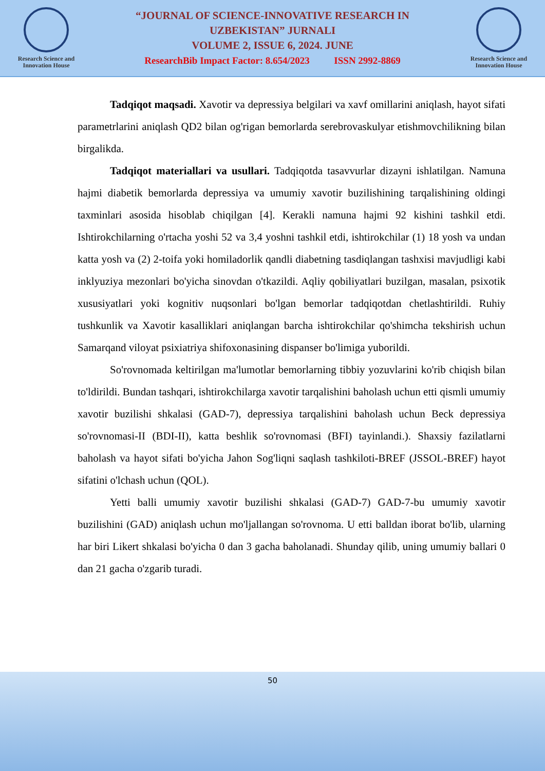Research Science and
Innovation House
“JOURNAL OF SCIENCE-INNOVATIVE RESEARCH IN
UZBEKISTAN” JURNALI
VOLUME 2, ISSUE 6, 2024. JUNE
ResearchBib Impact Factor: 8.654/2023 ISSN 2992-8869
Research Science and
Innovation House
Tadqiqot maqsadi. Xavotir va depressiya belgilari va xavf omillarini aniqlash, hayot sifati parametrlarini aniqlash QD2 bilan og'rigan bemorlarda serebrovaskulyar etishmovchilikning bilan birgalikda.
Tadqiqot materiallari va usullari. Tadqiqotda tasavvurlar dizayni ishlatilgan. Namuna hajmi diabetik bemorlarda depressiya va umumiy xavotir buzilishining tarqalishining oldingi taxminlari asosida hisoblab chiqilgan [4]. Kerakli namuna hajmi 92 kishini tashkil etdi. Ishtirokchilarning o'rtacha yoshi 52 va 3,4 yoshni tashkil etdi, ishtirokchilar (1) 18 yosh va undan katta yosh va (2) 2-toifa yoki homiladorlik qandli diabetning tasdiqlangan tashxisi mavjudligi kabi inklyuziya mezonlari bo'yicha sinovdan o'tkazildi. Aqliy qobiliyatlari buzilgan, masalan, psixotik xususiyatlari yoki kognitiv nuqsonlari bo'lgan bemorlar tadqiqotdan chetlashtirildi. Ruhiy tushkunlik va Xavotir kasalliklari aniqlangan barcha ishtirokchilar qo'shimcha tekshirish uchun Samarqand viloyat psixiatriya shifoxonasining dispanser bo'limiga yuborildi.
So'rovnomada keltirilgan ma'lumotlar bemorlarning tibbiy yozuvlarini ko'rib chiqish bilan to'ldirildi. Bundan tashqari, ishtirokchilarga xavotir tarqalishini baholash uchun etti qismli umumiy xavotir buzilishi shkalasi (GAD-7), depressiya tarqalishini baholash uchun Beck depressiya so'rovnomasi-II (BDI-II), katta beshlik so'rovnomasi (BFI) tayinlandi.). Shaxsiy fazilatlarni baholash va hayot sifati bo'yicha Jahon Sog'liqni saqlash tashkiloti-BREF (JSSOL-BREF) hayot sifatini o'lchash uchun (QOL).
Yetti balli umumiy xavotir buzilishi shkalasi (GAD-7) GAD-7-bu umumiy xavotir buzilishini (GAD) aniqlash uchun mo'ljallangan so'rovnoma. U etti balldan iborat bo'lib, ularning har biri Likert shkalasi bo'yicha 0 dan 3 gacha baholanadi. Shunday qilib, uning umumiy ballari 0 dan 21 gacha o'zgarib turadi.
50